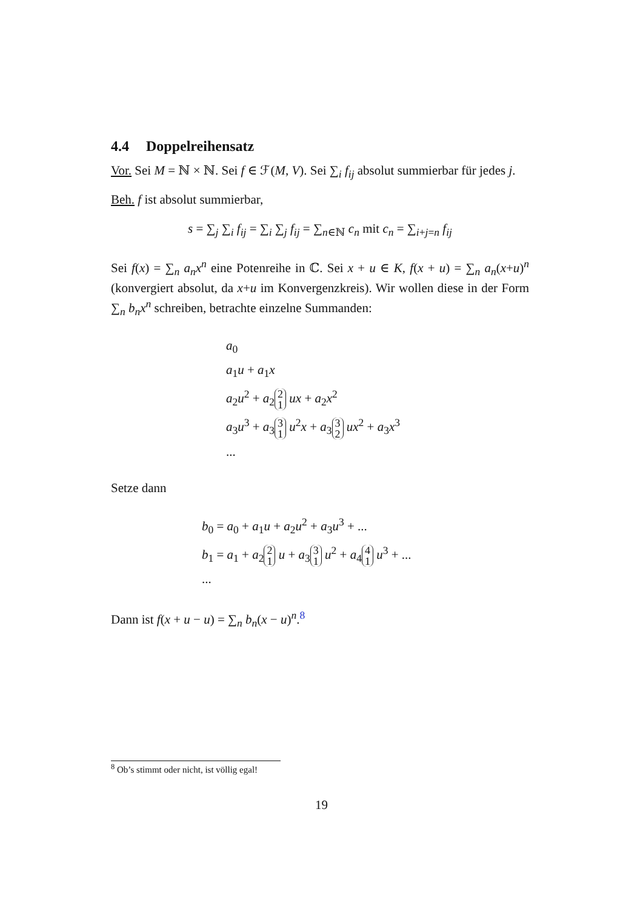4.4 Doppelreihensatz
Vor. Sei M = ℕ × ℕ. Sei f ∈ ℱ(M, V). Sei ∑<sub>i</sub> f<sub>ij</sub> absolut summierbar für jedes j.
Beh. f ist absolut summierbar,
s = ∑<sub>j</sub> ∑<sub>i</sub> f<sub>ij</sub> = ∑<sub>i</sub> ∑<sub>j</sub> f<sub>ij</sub> = ∑<sub>n∈ℕ</sub> c<sub>n</sub> mit c<sub>n</sub> = ∑<sub>i+j=n</sub> f<sub>ij</sub>
Sei f(x) = ∑<sub>n</sub> a<sub>n</sub>x<sup>n</sup> eine Potenreihe in ℂ. Sei x + u ∈ K, f(x + u) = ∑<sub>n</sub> a<sub>n</sub>(x+u)<sup>n</sup> (konvergiert absolut, da x+u im Konvergenzkreis). Wir wollen diese in der Form ∑<sub>n</sub> b<sub>n</sub>x<sup>n</sup> schreiben, betrachte einzelne Summanden:
a<sub>0</sub>
a<sub>1</sub>u + a<sub>1</sub>x
a<sub>2</sub>u<sup>2</sup> + a<sub>2</sub> 2
1 ux + a<sub>2</sub>x<sup>2</sup>
a<sub>3</sub>u<sup>3</sup> + a<sub>3</sub> 3
1 u<sup>2</sup>x + a<sub>3</sub> 3
2 ux<sup>2</sup> + a<sub>3</sub>x<sup>3</sup>
...
Setze dann
b<sub>0</sub> = a<sub>0</sub> + a<sub>1</sub>u + a<sub>2</sub>u<sup>2</sup> + a<sub>3</sub>u<sup>3</sup> + ...
b<sub>1</sub> = a<sub>1</sub> + a<sub>2</sub> 2
1 u + a<sub>3</sub> 3
1 u<sup>2</sup> + a<sub>4</sub> 4
1 u<sup>3</sup> + ...
...
Dann ist f(x + u − u) = ∑<sub>n</sub> b<sub>n</sub>(x − u)<sup>n</sup>.<sup>8</sup>
<sup>8</sup> Ob’s stimmt oder nicht, ist völlig egal!
19